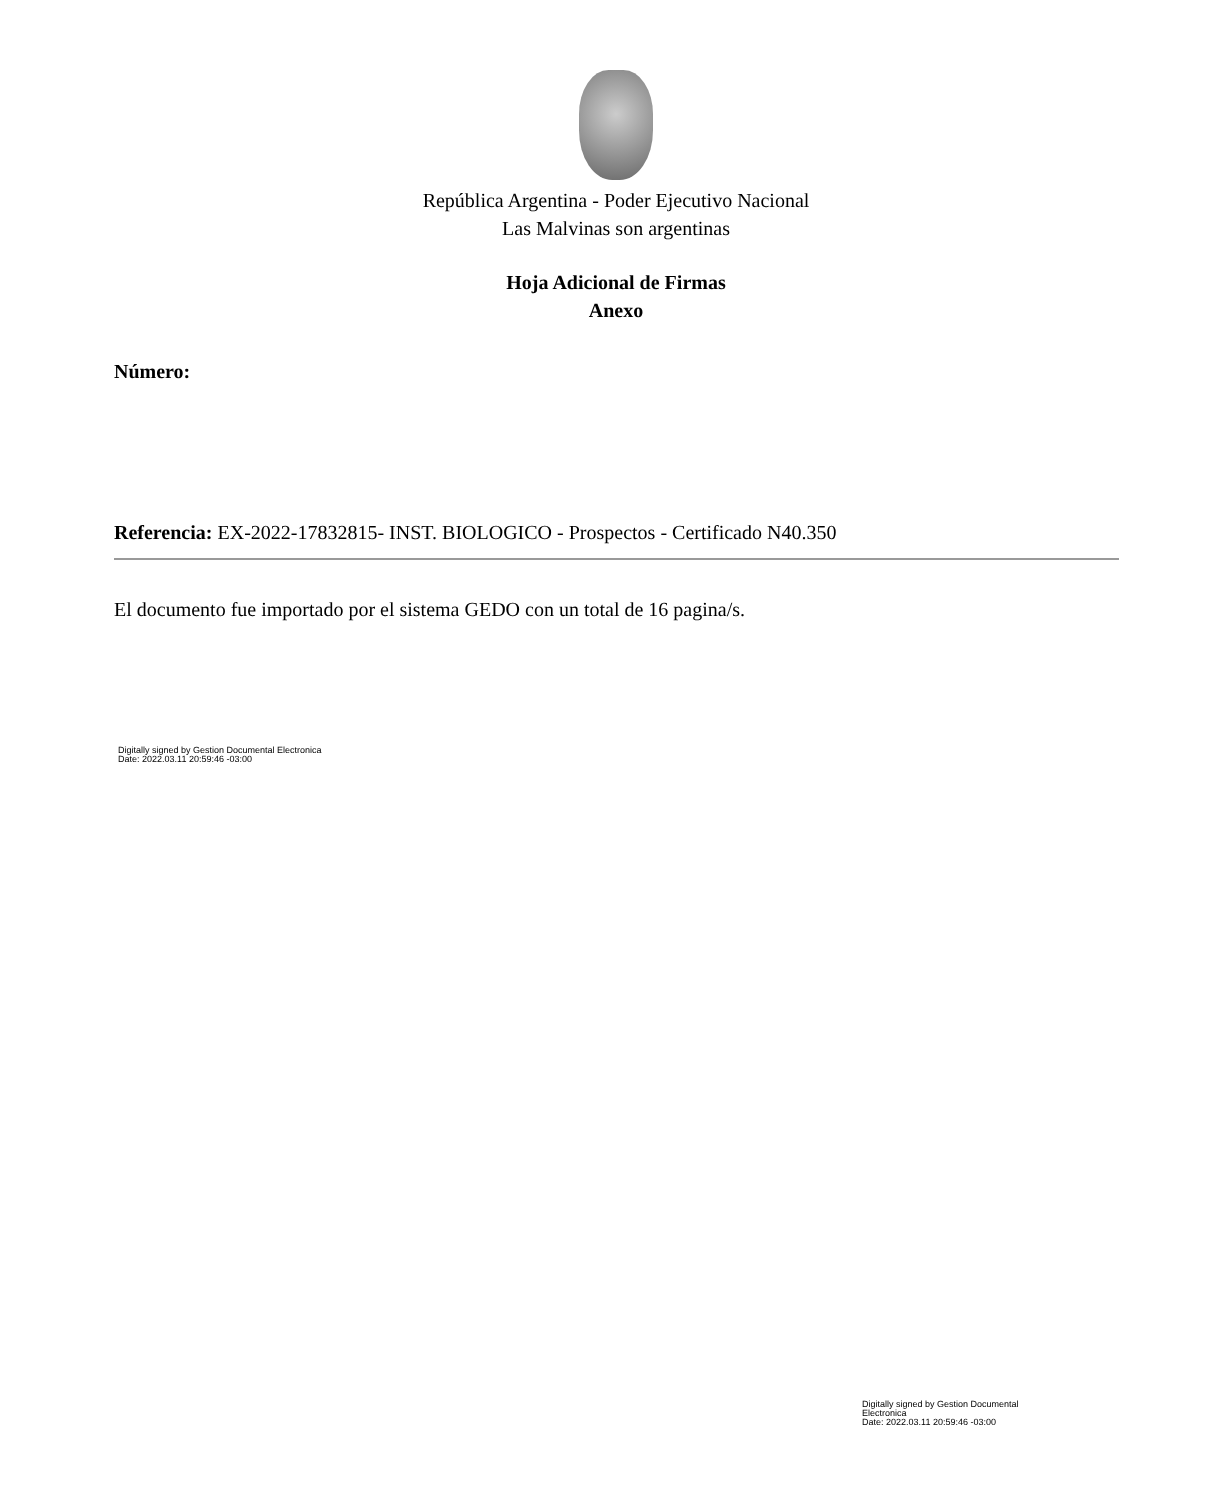República Argentina - Poder Ejecutivo Nacional
Las Malvinas son argentinas
Hoja Adicional de Firmas
Anexo
Número:
Referencia: EX-2022-17832815- INST. BIOLOGICO - Prospectos - Certificado N40.350
El documento fue importado por el sistema GEDO con un total de 16 pagina/s.
Digitally signed by Gestion Documental Electronica
Date: 2022.03.11 20:59:46 -03:00
Digitally signed by Gestion Documental
Electronica
Date: 2022.03.11 20:59:46 -03:00